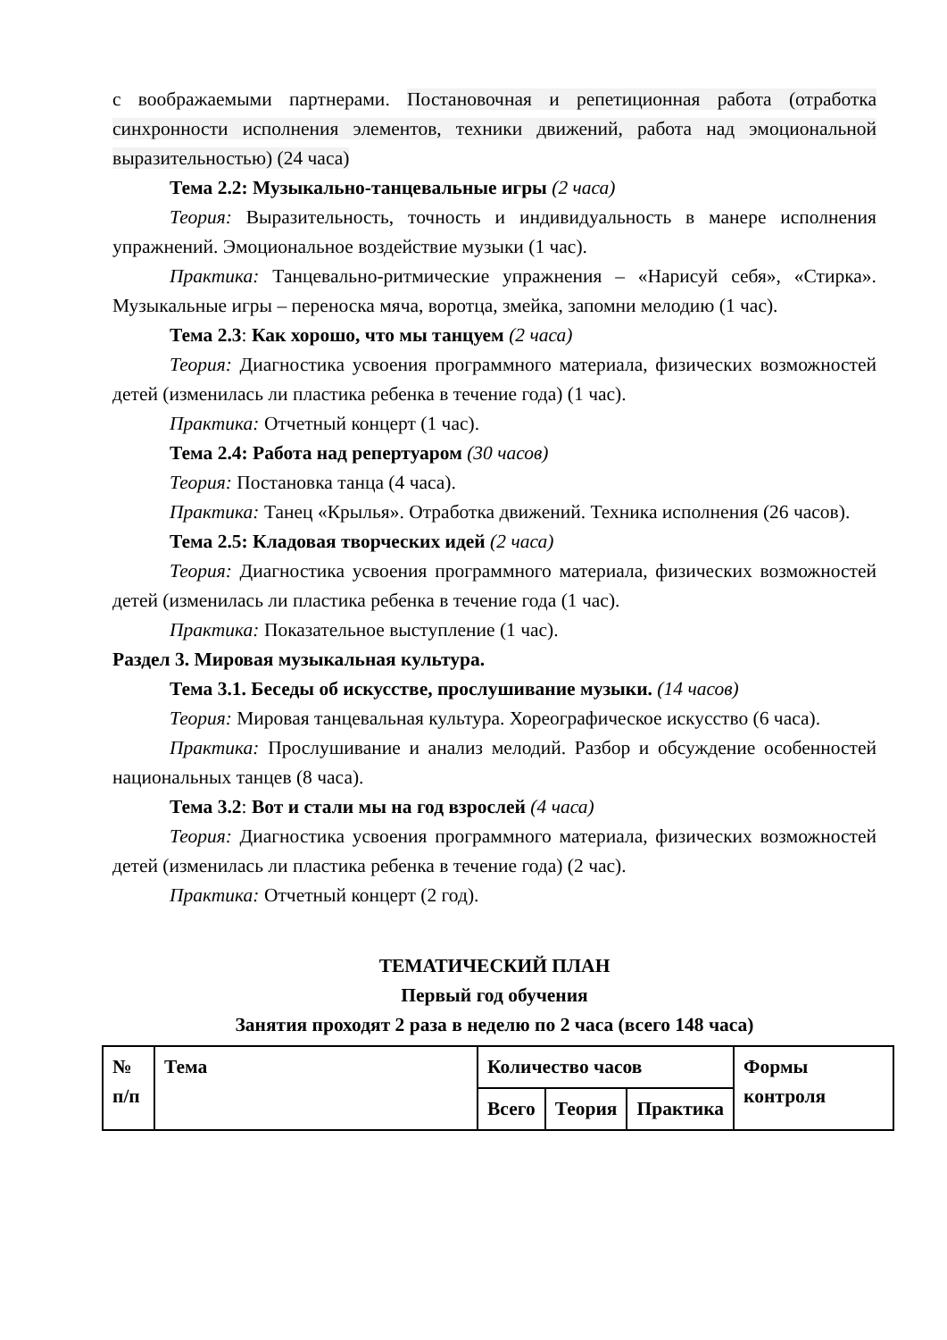с воображаемыми партнерами. Постановочная и репетиционная работа (отработка синхронности исполнения элементов, техники движений, работа над эмоциональной выразительностью) (24 часа)
Тема 2.2: Музыкально-танцевальные игры (2 часа)
Теория: Выразительность, точность и индивидуальность в манере исполнения упражнений. Эмоциональное воздействие музыки (1 час).
Практика: Танцевально-ритмические упражнения – «Нарисуй себя», «Стирка». Музыкальные игры – переноска мяча, воротца, змейка, запомни мелодию (1 час).
Тема 2.3: Как хорошо, что мы танцуем (2 часа)
Теория: Диагностика усвоения программного материала, физических возможностей детей (изменилась ли пластика ребенка в течение года) (1 час).
Практика: Отчетный концерт (1 час).
Тема 2.4: Работа над репертуаром (30 часов)
Теория: Постановка танца (4 часа).
Практика: Танец «Крылья». Отработка движений. Техника исполнения (26 часов).
Тема 2.5: Кладовая творческих идей (2 часа)
Теория: Диагностика усвоения программного материала, физических возможностей детей (изменилась ли пластика ребенка в течение года (1 час).
Практика: Показательное выступление (1 час).
Раздел 3. Мировая музыкальная культура.
Тема 3.1. Беседы об искусстве, прослушивание музыки. (14 часов)
Теория: Мировая танцевальная культура. Хореографическое искусство (6 часа).
Практика: Прослушивание и анализ мелодий. Разбор и обсуждение особенностей национальных танцев (8 часа).
Тема 3.2: Вот и стали мы на год взрослей (4 часа)
Теория: Диагностика усвоения программного материала, физических возможностей детей (изменилась ли пластика ребенка в течение года) (2 час).
Практика: Отчетный концерт (2 год).
ТЕМАТИЧЕСКИЙ ПЛАН
Первый год обучения
Занятия проходят 2 раза в неделю по 2 часа (всего 148 часа)
| № п/п | Тема | Количество часов | | | Формы контроля |
| | | Всего | Теория | Практика | |